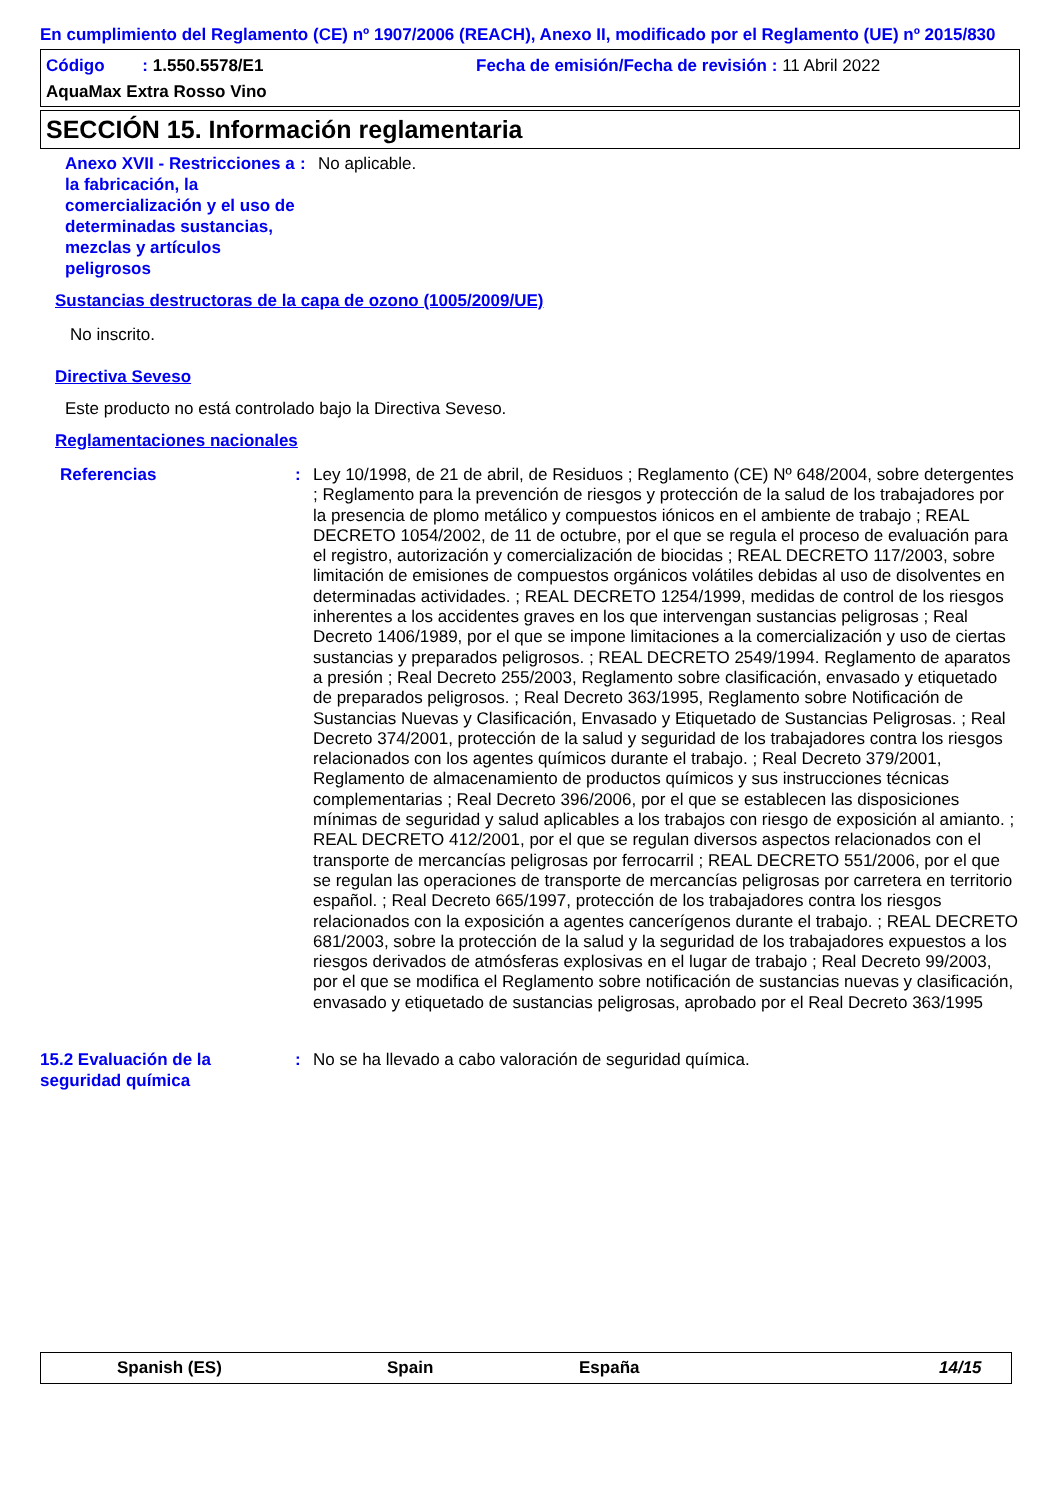En cumplimiento del Reglamento (CE) nº 1907/2006 (REACH), Anexo II, modificado por el Reglamento (UE) nº 2015/830
Código : 1.550.5578/E1 Fecha de emisión/Fecha de revisión : 11 Abril 2022
AquaMax Extra Rosso Vino
SECCIÓN 15. Información reglamentaria
Anexo XVII - Restricciones a la fabricación, la comercialización y el uso de determinadas sustancias, mezclas y artículos peligrosos
: No aplicable.
Sustancias destructoras de la capa de ozono (1005/2009/UE)
No inscrito.
Directiva Seveso
Este producto no está controlado bajo la Directiva Seveso.
Reglamentaciones nacionales
Referencias : Ley 10/1998, de 21 de abril, de Residuos ; Reglamento (CE) Nº 648/2004, sobre detergentes ; Reglamento para la prevención de riesgos y protección de la salud de los trabajadores por la presencia de plomo metálico y compuestos iónicos en el ambiente de trabajo ; REAL DECRETO 1054/2002, de 11 de octubre, por el que se regula el proceso de evaluación para el registro, autorización y comercialización de biocidas ; REAL DECRETO 117/2003, sobre limitación de emisiones de compuestos orgánicos volátiles debidas al uso de disolventes en determinadas actividades. ; REAL DECRETO 1254/1999, medidas de control de los riesgos inherentes a los accidentes graves en los que intervengan sustancias peligrosas ; Real Decreto 1406/1989, por el que se impone limitaciones a la comercialización y uso de ciertas sustancias y preparados peligrosos. ; REAL DECRETO 2549/1994. Reglamento de aparatos a presión ; Real Decreto 255/2003, Reglamento sobre clasificación, envasado y etiquetado de preparados peligrosos. ; Real Decreto 363/1995, Reglamento sobre Notificación de Sustancias Nuevas y Clasificación, Envasado y Etiquetado de Sustancias Peligrosas. ; Real Decreto 374/2001, protección de la salud y seguridad de los trabajadores contra los riesgos relacionados con los agentes químicos durante el trabajo. ; Real Decreto 379/2001, Reglamento de almacenamiento de productos químicos y sus instrucciones técnicas complementarias ; Real Decreto 396/2006, por el que se establecen las disposiciones mínimas de seguridad y salud aplicables a los trabajos con riesgo de exposición al amianto. ; REAL DECRETO 412/2001, por el que se regulan diversos aspectos relacionados con el transporte de mercancías peligrosas por ferrocarril ; REAL DECRETO 551/2006, por el que se regulan las operaciones de transporte de mercancías peligrosas por carretera en territorio español. ; Real Decreto 665/1997, protección de los trabajadores contra los riesgos relacionados con la exposición a agentes cancerígenos durante el trabajo. ; REAL DECRETO 681/2003, sobre la protección de la salud y la seguridad de los trabajadores expuestos a los riesgos derivados de atmósferas explosivas en el lugar de trabajo ; Real Decreto 99/2003, por el que se modifica el Reglamento sobre notificación de sustancias nuevas y clasificación, envasado y etiquetado de sustancias peligrosas, aprobado por el Real Decreto 363/1995
15.2 Evaluación de la seguridad química
: No se ha llevado a cabo valoración de seguridad química.
Spanish (ES) Spain España 14/15